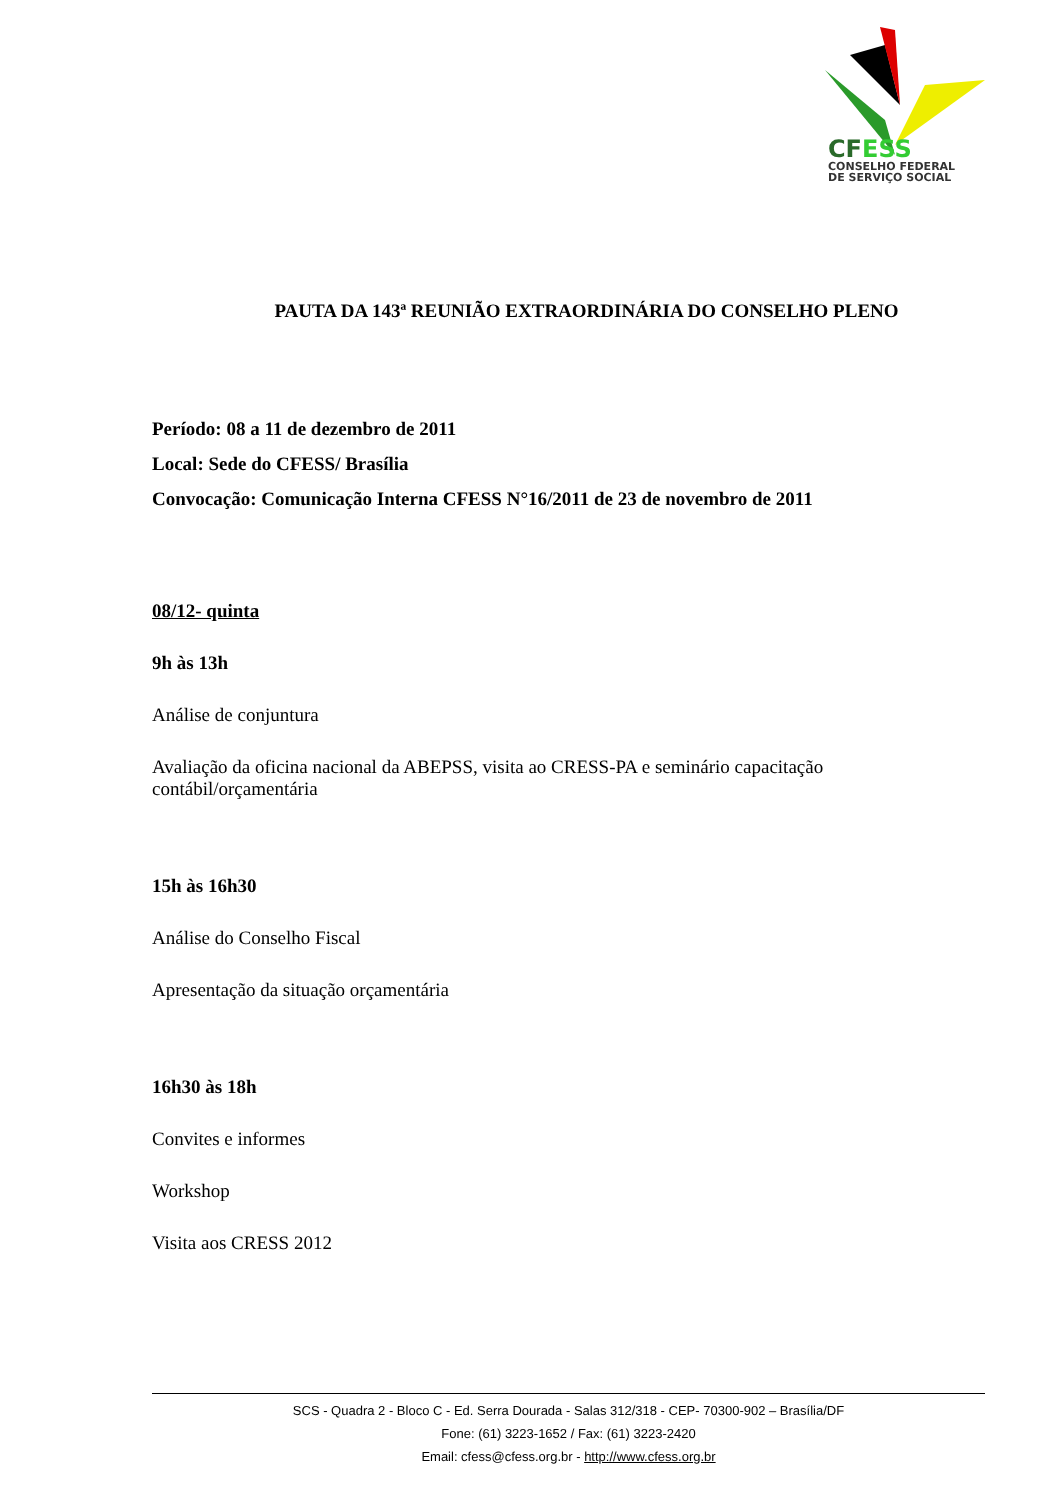CFESS
CONSELHO FEDERAL
DE SERVIÇO SOCIAL
PAUTA DA 143ª REUNIÃO EXTRAORDINÁRIA DO CONSELHO PLENO
Período: 08 a 11 de dezembro de 2011
Local: Sede do CFESS/ Brasília
Convocação: Comunicação Interna CFESS N°16/2011 de 23 de novembro de 2011
08/12- quinta
9h às 13h
Análise de conjuntura
Avaliação da oficina nacional da ABEPSS, visita ao CRESS-PA e seminário capacitação contábil/orçamentária
15h às 16h30
Análise do Conselho Fiscal
Apresentação da situação orçamentária
16h30 às 18h
Convites e informes
Workshop
Visita aos CRESS 2012
SCS - Quadra 2 - Bloco C - Ed. Serra Dourada - Salas 312/318 - CEP- 70300-902 – Brasília/DF
Fone: (61) 3223-1652 / Fax: (61) 3223-2420
Email: cfess@cfess.org.br - http://www.cfess.org.br